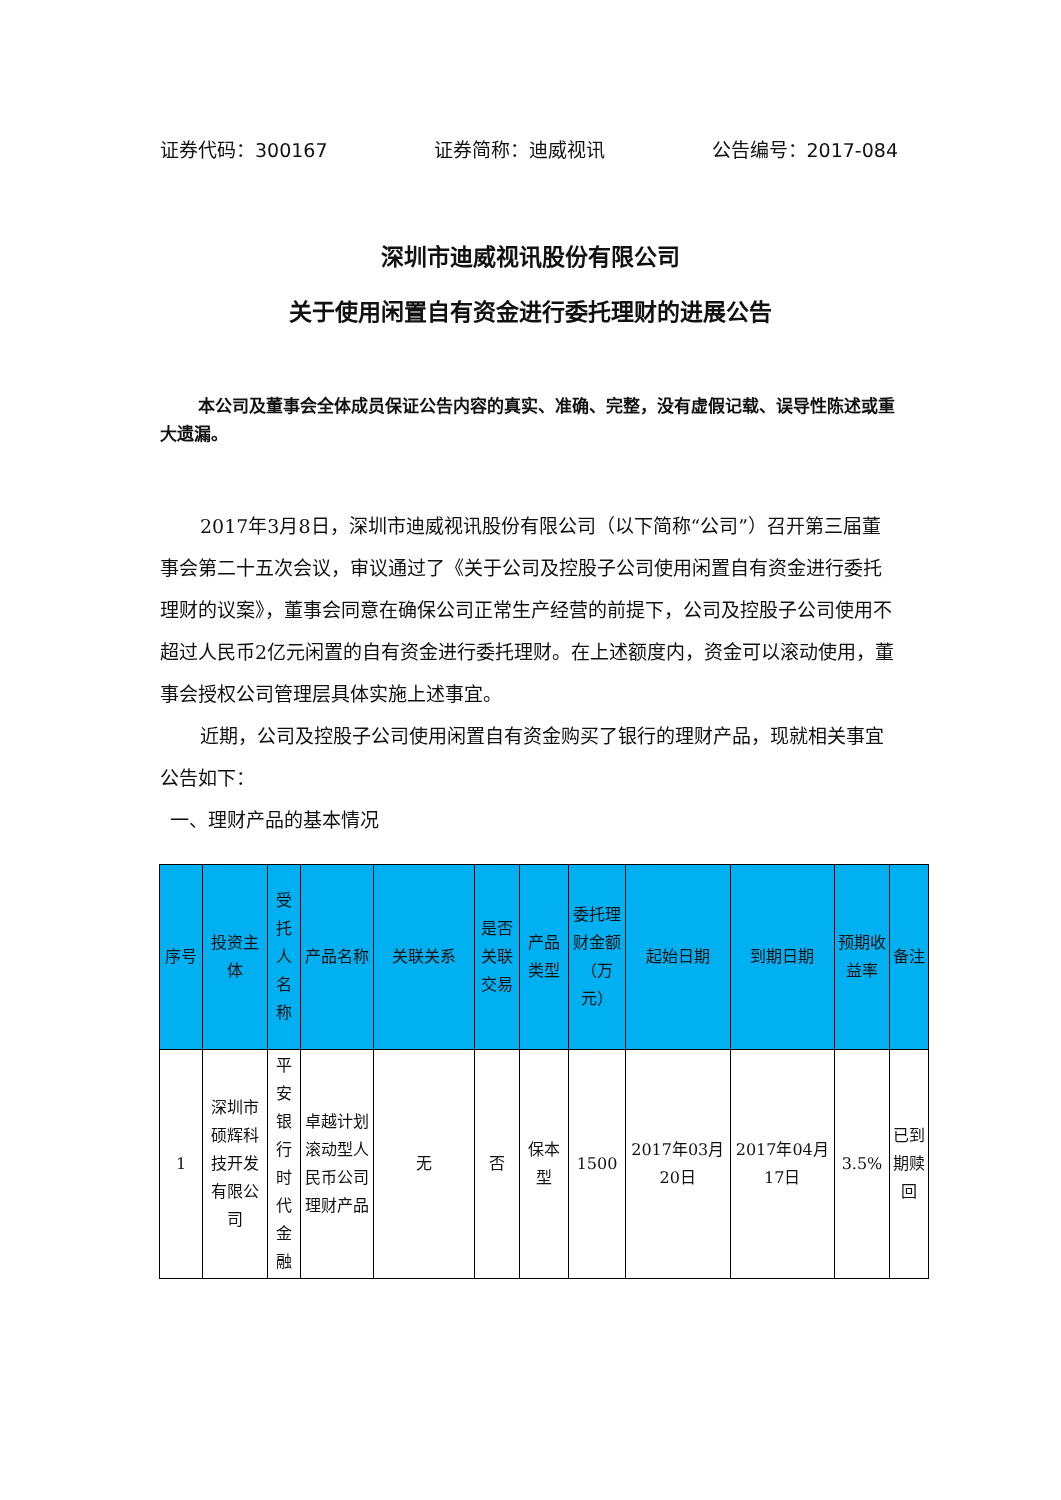证券代码：300167 证券简称：迪威视讯 公告编号：2017-084
深圳市迪威视讯股份有限公司
关于使用闲置自有资金进行委托理财的进展公告
本公司及董事会全体成员保证公告内容的真实、准确、完整，没有虚假记载、误导性陈述或重大遗漏。
2017年3月8日，深圳市迪威视讯股份有限公司（以下简称“公司”）召开第三届董事会第二十五次会议，审议通过了《关于公司及控股子公司使用闲置自有资金进行委托理财的议案》，董事会同意在确保公司正常生产经营的前提下，公司及控股子公司使用不超过人民币2亿元闲置的自有资金进行委托理财。在上述额度内，资金可以滚动使用，董事会授权公司管理层具体实施上述事宜。
近期，公司及控股子公司使用闲置自有资金购买了银行的理财产品，现就相关事宜公告如下：
一、理财产品的基本情况
| 序号 | 投资主体 | 受托人名称 | 产品名称 | 关联关系 | 是否关联交易 | 产品类型 | 委托理财金额（万元） | 起始日期 | 到期日期 | 预期收益率 | 备注 |
| --- | --- | --- | --- | --- | --- | --- | --- | --- | --- | --- | --- |
| 1 | 深圳市硕辉科技开发有限公司 | 平安银行时代金融 | 卓越计划滚动型人民币公司理财产品 | 无 | 否 | 保本型 | 1500 | 2017年03月20日 | 2017年04月17日 | 3.5% | 已到期赎回 |